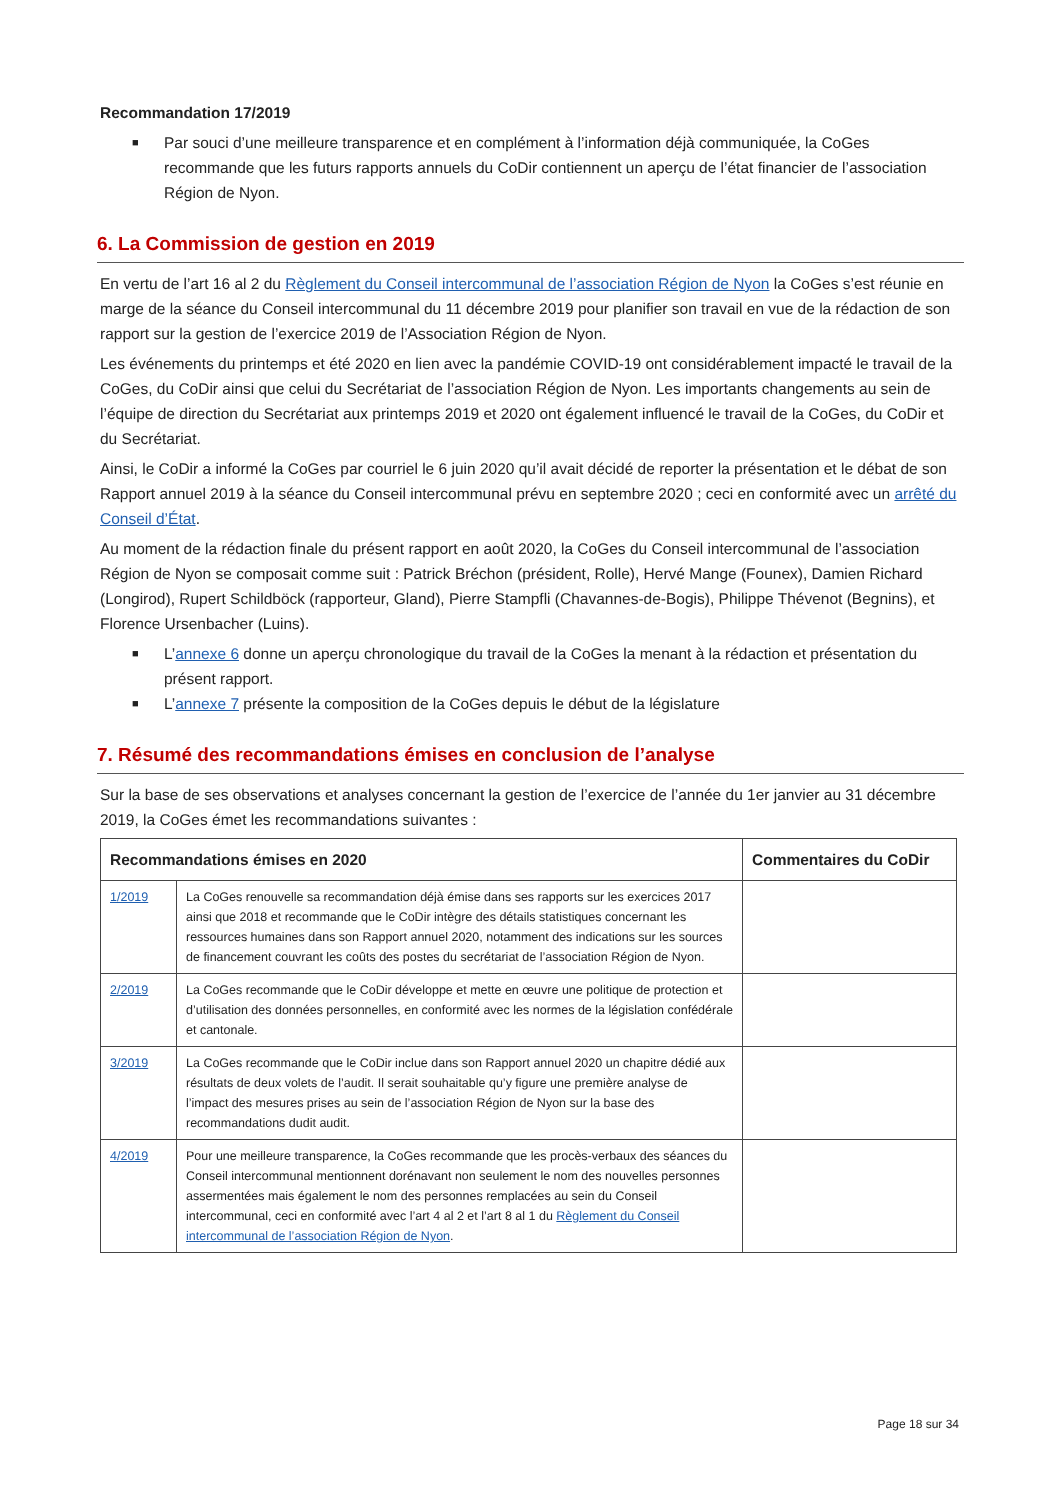Recommandation 17/2019
■ Par souci d’une meilleure transparence et en complément à l’information déjà communiquée, la CoGes recommande que les futurs rapports annuels du CoDir contiennent un aperçu de l’état financier de l’association Région de Nyon.
6. La Commission de gestion en 2019
En vertu de l’art 16 al 2 du Règlement du Conseil intercommunal de l’association Région de Nyon la CoGes s’est réunie en marge de la séance du Conseil intercommunal du 11 décembre 2019 pour planifier son travail en vue de la rédaction de son rapport sur la gestion de l’exercice 2019 de l’Association Région de Nyon.
Les événements du printemps et été 2020 en lien avec la pandémie COVID-19 ont considérablement impacté le travail de la CoGes, du CoDir ainsi que celui du Secrétariat de l’association Région de Nyon. Les importants changements au sein de l’équipe de direction du Secrétariat aux printemps 2019 et 2020 ont également influencé le travail de la CoGes, du CoDir et du Secrétariat.
Ainsi, le CoDir a informé la CoGes par courriel le 6 juin 2020 qu’il avait décidé de reporter la présentation et le débat de son Rapport annuel 2019 à la séance du Conseil intercommunal prévu en septembre 2020 ; ceci en conformité avec un arrêté du Conseil d’État.
Au moment de la rédaction finale du présent rapport en août 2020, la CoGes du Conseil intercommunal de l’association Région de Nyon se composait comme suit : Patrick Bréchon (président, Rolle), Hervé Mange (Founex), Damien Richard (Longirod), Rupert Schildböck (rapporteur, Gland), Pierre Stampfli (Chavannes-de-Bogis), Philippe Thévenot (Begnins), et Florence Ursenbacher (Luins).
■ L’annexe 6 donne un aperçu chronologique du travail de la CoGes la menant à la rédaction et présentation du présent rapport.
■ L’annexe 7 présente la composition de la CoGes depuis le début de la législature
7. Résumé des recommandations émises en conclusion de l’analyse
Sur la base de ses observations et analyses concernant la gestion de l’exercice de l’année du 1er janvier au 31 décembre 2019, la CoGes émet les recommandations suivantes :
| Recommandations émises en 2020 | | Commentaires du CoDir |
| --- | --- | --- |
| 1/2019 | La CoGes renouvelle sa recommandation déjà émise dans ses rapports sur les exercices 2017 ainsi que 2018 et recommande que le CoDir intègre des détails statistiques concernant les ressources humaines dans son Rapport annuel 2020, notamment des indications sur les sources de financement couvrant les coûts des postes du secrétariat de l’association Région de Nyon. | |
| 2/2019 | La CoGes recommande que le CoDir développe et mette en œuvre une politique de protection et d’utilisation des données personnelles, en conformité avec les normes de la législation confédérale et cantonale. | |
| 3/2019 | La CoGes recommande que le CoDir inclue dans son Rapport annuel 2020 un chapitre dédié aux résultats de deux volets de l’audit. Il serait souhaitable qu’y figure une première analyse de l’impact des mesures prises au sein de l’association Région de Nyon sur la base des recommandations dudit audit. | |
| 4/2019 | Pour une meilleure transparence, la CoGes recommande que les procès-verbaux des séances du Conseil intercommunal mentionnent dorénavant non seulement le nom des nouvelles personnes assermentées mais également le nom des personnes remplacées au sein du Conseil intercommunal, ceci en conformité avec l’art 4 al 2 et l’art 8 al 1 du Règlement du Conseil intercommunal de l’association Région de Nyon . | |
Page 18 sur 34